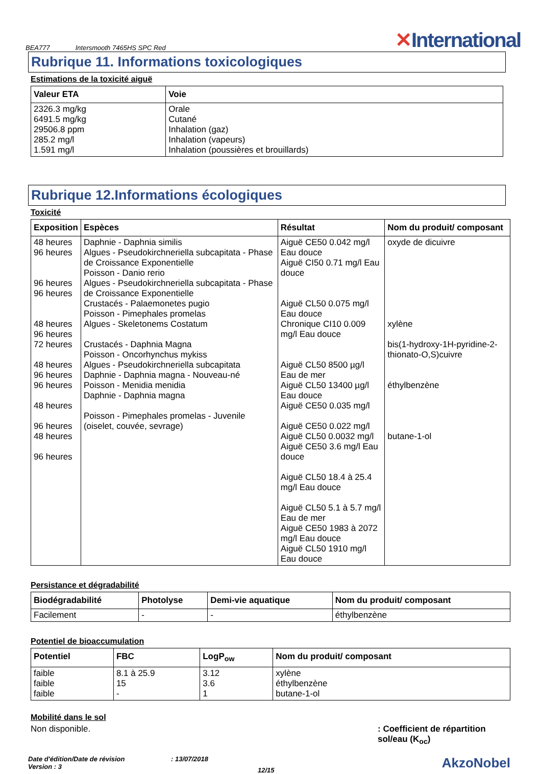BEA777
Intersmooth 7465HS SPC Red
✕International
Rubrique 11. Informations toxicologiques
Estimations de la toxicité aiguë
| Valeur ETA | Voie |
| --- | --- |
| 2326.3 mg/kg 6491.5 mg/kg 29506.8 ppm 285.2 mg/l 1.591 mg/l | Orale Cutané Inhalation (gaz) Inhalation (vapeurs) Inhalation (poussières et brouillards) |
Rubrique 12.Informations écologiques
Toxicité
| Exposition | Espèces | Résultat | Nom du produit/ composant |
| --- | --- | --- | --- |
| 48 heures 96 heures 96 heures 96 heures 48 heures 96 heures 72 heures 48 heures 96 heures 96 heures 48 heures 96 heures 48 heures 96 heures | Daphnie - Daphnia similis Algues - Pseudokirchneriella subcapitata - Phase de Croissance Exponentielle Poisson - Danio rerio Algues - Pseudokirchneriella subcapitata - Phase de Croissance Exponentielle Crustacés - Palaemonetes pugio Poisson - Pimephales promelas Algues - Skeletonems Costatum Crustacés - Daphnia Magna Poisson - Oncorhynchus mykiss Algues - Pseudokirchneriella subcapitata Daphnie - Daphnia magna - Nouveau-né Poisson - Menidia menidia Daphnie - Daphnia magna Poisson - Pimephales promelas - Juvenile (oiselet, couvée, sevrage) | Aiguë CE50 0.042 mg/l Eau douce Aiguë CI50 0.71 mg/l Eau douce Aiguë CL50 0.075 mg/l Eau douce Chronique CI10 0.009 mg/l Eau douce Aiguë CL50 8500 µg/l Eau de mer Aiguë CL50 13400 µg/l Eau douce Aiguë CE50 0.035 mg/l Aiguë CE50 0.022 mg/l Aiguë CL50 0.0032 mg/l Aiguë CE50 3.6 mg/l Eau douce Aiguë CL50 18.4 à 25.4 mg/l Eau douce Aiguë CL50 5.1 à 5.7 mg/l Eau de mer Aiguë CE50 1983 à 2072 mg/l Eau douce Aiguë CL50 1910 mg/l Eau douce | oxyde de dicuivre xylène bis(1-hydroxy-1H-pyridine-2-thionato-O,S)cuivre éthylbenzène butane-1-ol |
Persistance et dégradabilité
| Biodégradabilité | Photolyse | Demi-vie aquatique | Nom du produit/ composant |
| --- | --- | --- | --- |
| Facilement | - | - | éthylbenzène |
Potentiel de bioaccumulation
| Potentiel | FBC | LogP<sub>ow</sub> | Nom du produit/ composant |
| --- | --- | --- | --- |
| faible faible faible | 8.1 à 25.9 15 - | 3.12 3.6 1 | xylène éthylbenzène butane-1-ol |
Mobilité dans le sol
Non disponible. : Coefficient de répartition sol/eau (K<sub>oc</sub>)
Date d'édition/Date de révision
Version : 3
: 13/07/2018
12/15
AkzoNobel